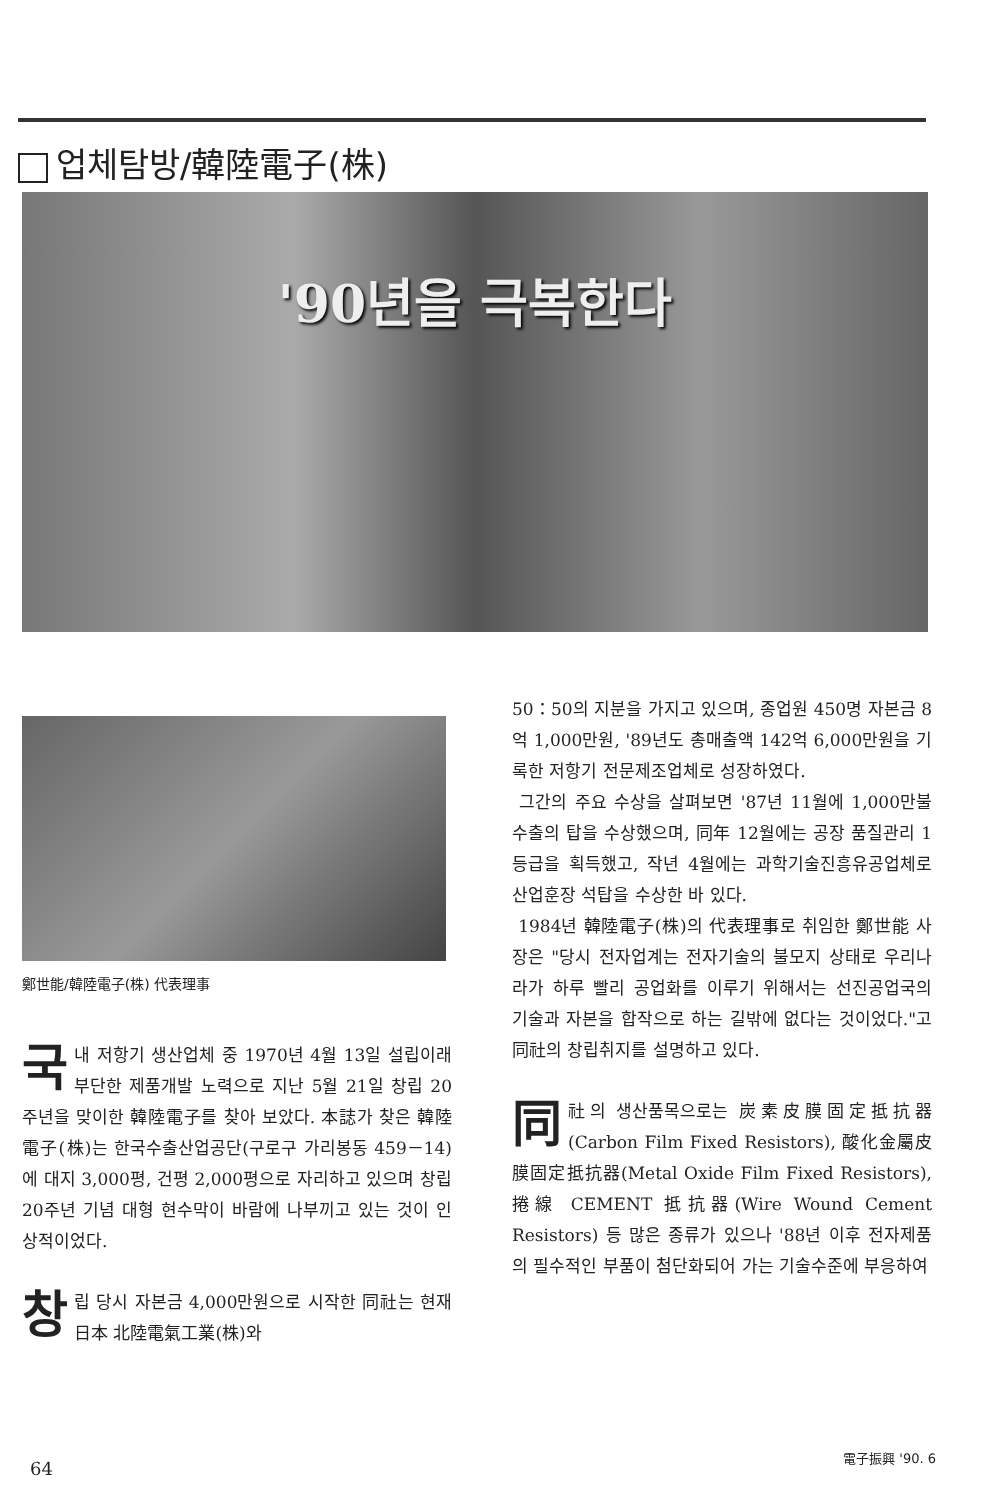업체탐방/韓陸電子(株)
'90년을 극복한다
鄭世能/韓陸電子(株) 代表理事
국내 저항기 생산업체 중 1970년 4월 13일 설립이래 부단한 제품개발 노력으로 지난 5월 21일 창립 20주년을 맞이한 韓陸電子를 찾아 보았다. 本誌가 찾은 韓陸電子(株)는 한국수출산업공단(구로구 가리봉동 459－14)에 대지 3,000평, 건평 2,000평으로 자리하고 있으며 창립 20주년 기념 대형 현수막이 바람에 나부끼고 있는 것이 인상적이었다.
창립 당시 자본금 4,000만원으로 시작한 同社는 현재 日本 北陸電氣工業(株)와
50：50의 지분을 가지고 있으며, 종업원 450명 자본금 8억 1,000만원, '89년도 총매출액 142억 6,000만원을 기록한 저항기 전문제조업체로 성장하였다.
그간의 주요 수상을 살펴보면 '87년 11월에 1,000만불 수출의 탑을 수상했으며, 同年 12월에는 공장 품질관리 1등급을 획득했고, 작년 4월에는 과학기술진흥유공업체로 산업훈장 석탑을 수상한 바 있다.
1984년 韓陸電子(株)의 代表理事로 취임한 鄭世能 사장은 "당시 전자업계는 전자기술의 불모지 상태로 우리나라가 하루 빨리 공업화를 이루기 위해서는 선진공업국의 기술과 자본을 합작으로 하는 길밖에 없다는 것이었다."고 同社의 창립취지를 설명하고 있다.
同社의 생산품목으로는 炭素皮膜固定抵抗器(Carbon Film Fixed Resistors), 酸化金屬皮膜固定抵抗器(Metal Oxide Film Fixed Resistors), 捲線 CEMENT 抵抗器(Wire Wound Cement Resistors) 등 많은 종류가 있으나 '88년 이후 전자제품의 필수적인 부품이 첨단화되어 가는 기술수준에 부응하여
64
電子振興 '90. 6